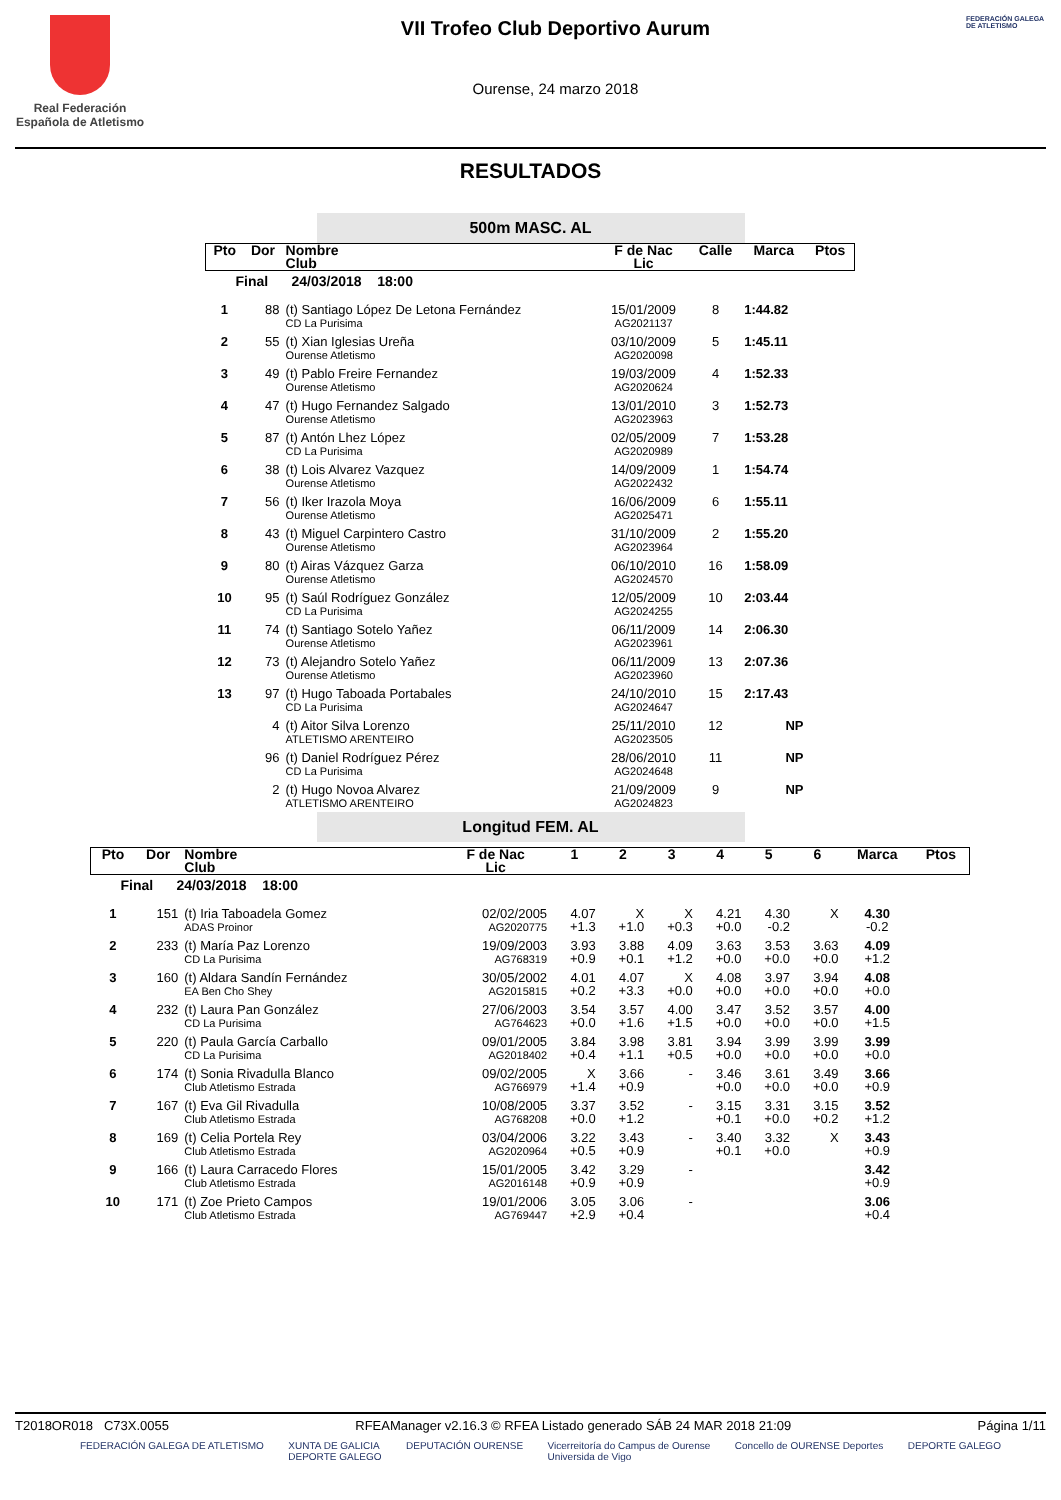Real Federación
Española de Atletismo
VII Trofeo Club Deportivo Aurum
Ourense, 24 marzo 2018
FEDERACIÓN GALEGA DE ATLETISMO
RESULTADOS
500m MASC. AL
| Pto | Dor | Nombre Club | F de Nac Lic | Calle | Marca | Ptos |
| --- | --- | --- | --- | --- | --- | --- |
| Final 24/03/2018 18:00 | | | | | | |
| 1 | 88 | (t) Santiago López De Letona Fernández CD La Purisima | 15/01/2009 AG2021137 | 8 | 1:44.82 | |
| 2 | 55 | (t) Xian Iglesias Ureña Ourense Atletismo | 03/10/2009 AG2020098 | 5 | 1:45.11 | |
| 3 | 49 | (t) Pablo Freire Fernandez Ourense Atletismo | 19/03/2009 AG2020624 | 4 | 1:52.33 | |
| 4 | 47 | (t) Hugo Fernandez Salgado Ourense Atletismo | 13/01/2010 AG2023963 | 3 | 1:52.73 | |
| 5 | 87 | (t) Antón Lhez López CD La Purisima | 02/05/2009 AG2020989 | 7 | 1:53.28 | |
| 6 | 38 | (t) Lois Alvarez Vazquez Ourense Atletismo | 14/09/2009 AG2022432 | 1 | 1:54.74 | |
| 7 | 56 | (t) Iker Irazola Moya Ourense Atletismo | 16/06/2009 AG2025471 | 6 | 1:55.11 | |
| 8 | 43 | (t) Miguel Carpintero Castro Ourense Atletismo | 31/10/2009 AG2023964 | 2 | 1:55.20 | |
| 9 | 80 | (t) Airas Vázquez Garza Ourense Atletismo | 06/10/2010 AG2024570 | 16 | 1:58.09 | |
| 10 | 95 | (t) Saúl Rodríguez González CD La Purisima | 12/05/2009 AG2024255 | 10 | 2:03.44 | |
| 11 | 74 | (t) Santiago Sotelo Yañez Ourense Atletismo | 06/11/2009 AG2023961 | 14 | 2:06.30 | |
| 12 | 73 | (t) Alejandro Sotelo Yañez Ourense Atletismo | 06/11/2009 AG2023960 | 13 | 2:07.36 | |
| 13 | 97 | (t) Hugo Taboada Portabales CD La Purisima | 24/10/2010 AG2024647 | 15 | 2:17.43 | |
| | 4 | (t) Aitor Silva Lorenzo ATLETISMO ARENTEIRO | 25/11/2010 AG2023505 | 12 | NP | |
| | 96 | (t) Daniel Rodríguez Pérez CD La Purisima | 28/06/2010 AG2024648 | 11 | NP | |
| | 2 | (t) Hugo Novoa Alvarez ATLETISMO ARENTEIRO | 21/09/2009 AG2024823 | 9 | NP | |
Longitud FEM. AL
| Pto | Dor | Nombre Club | F de Nac Lic | 1 | 2 | 3 | 4 | 5 | 6 | Marca | Ptos |
| --- | --- | --- | --- | --- | --- | --- | --- | --- | --- | --- | --- |
| Final 24/03/2018 18:00 | | | | | | | | | | | |
| 1 | 151 | (t) Iria Taboadela Gomez ADAS Proinor | 02/02/2005 AG2020775 | 4.07 +1.3 | X +1.0 | X +0.3 | 4.21 +0.0 | 4.30 -0.2 | X | 4.30 -0.2 | |
| 2 | 233 | (t) María Paz Lorenzo CD La Purisima | 19/09/2003 AG768319 | 3.93 +0.9 | 3.88 +0.1 | 4.09 +1.2 | 3.63 +0.0 | 3.53 +0.0 | 3.63 +0.0 | 4.09 +1.2 | |
| 3 | 160 | (t) Aldara Sandín Fernández EA Ben Cho Shey | 30/05/2002 AG2015815 | 4.01 +0.2 | 4.07 +3.3 | X +0.0 | 4.08 +0.0 | 3.97 +0.0 | 3.94 +0.0 | 4.08 +0.0 | |
| 4 | 232 | (t) Laura Pan González CD La Purisima | 27/06/2003 AG764623 | 3.54 +0.0 | 3.57 +1.6 | 4.00 +1.5 | 3.47 +0.0 | 3.52 +0.0 | 3.57 +0.0 | 4.00 +1.5 | |
| 5 | 220 | (t) Paula García Carballo CD La Purisima | 09/01/2005 AG2018402 | 3.84 +0.4 | 3.98 +1.1 | 3.81 +0.5 | 3.94 +0.0 | 3.99 +0.0 | 3.99 +0.0 | 3.99 +0.0 | |
| 6 | 174 | (t) Sonia Rivadulla Blanco Club Atletismo Estrada | 09/02/2005 AG766979 | X +1.4 | 3.66 +0.9 | - | 3.46 +0.0 | 3.61 +0.0 | 3.49 +0.0 | 3.66 +0.9 | |
| 7 | 167 | (t) Eva Gil Rivadulla Club Atletismo Estrada | 10/08/2005 AG768208 | 3.37 +0.0 | 3.52 +1.2 | - | 3.15 +0.1 | 3.31 +0.0 | 3.15 +0.2 | 3.52 +1.2 | |
| 8 | 169 | (t) Celia Portela Rey Club Atletismo Estrada | 03/04/2006 AG2020964 | 3.22 +0.5 | 3.43 +0.9 | - | 3.40 +0.1 | 3.32 +0.0 | X | 3.43 +0.9 | |
| 9 | 166 | (t) Laura Carracedo Flores Club Atletismo Estrada | 15/01/2005 AG2016148 | 3.42 +0.9 | 3.29 +0.9 | - | | | | 3.42 +0.9 | |
| 10 | 171 | (t) Zoe Prieto Campos Club Atletismo Estrada | 19/01/2006 AG769447 | 3.05 +2.9 | 3.06 +0.4 | - | | | | 3.06 +0.4 | |
T2018OR018 C73X.0055 RFEAManager v2.16.3 © RFEA Listado generado SÁB 24 MAR 2018 21:09 Página 1/11
FEDERACIÓN GALEGA DE ATLETISMO XUNTA DE GALICIA
DEPORTE GALEGO DEPUTACIÓN OURENSE Vicerreitoría do Campus de Ourense
Universida de Vigo Concello de OURENSE Deportes DEPORTE GALEGO